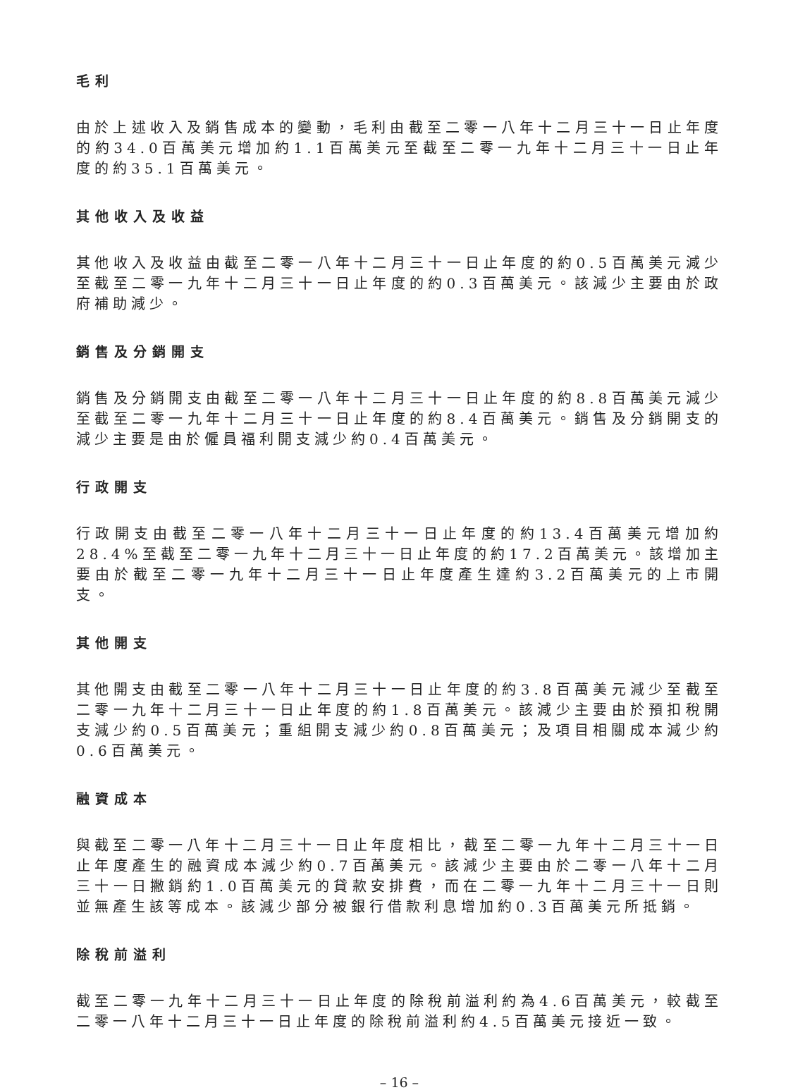毛利
由於上述收入及銷售成本的變動，毛利由截至二零一八年十二月三十一日止年度的約34.0百萬美元增加約1.1百萬美元至截至二零一九年十二月三十一日止年度的約35.1百萬美元。
其他收入及收益
其他收入及收益由截至二零一八年十二月三十一日止年度的約0.5百萬美元減少至截至二零一九年十二月三十一日止年度的約0.3百萬美元。該減少主要由於政府補助減少。
銷售及分銷開支
銷售及分銷開支由截至二零一八年十二月三十一日止年度的約8.8百萬美元減少至截至二零一九年十二月三十一日止年度的約8.4百萬美元。銷售及分銷開支的減少主要是由於僱員福利開支減少約0.4百萬美元。
行政開支
行政開支由截至二零一八年十二月三十一日止年度的約13.4百萬美元增加約28.4%至截至二零一九年十二月三十一日止年度的約17.2百萬美元。該增加主要由於截至二零一九年十二月三十一日止年度產生達約3.2百萬美元的上市開支。
其他開支
其他開支由截至二零一八年十二月三十一日止年度的約3.8百萬美元減少至截至二零一九年十二月三十一日止年度的約1.8百萬美元。該減少主要由於預扣稅開支減少約0.5百萬美元；重組開支減少約0.8百萬美元；及項目相關成本減少約0.6百萬美元。
融資成本
與截至二零一八年十二月三十一日止年度相比，截至二零一九年十二月三十一日止年度產生的融資成本減少約0.7百萬美元。該減少主要由於二零一八年十二月三十一日撇銷約1.0百萬美元的貸款安排費，而在二零一九年十二月三十一日則並無產生該等成本。該減少部分被銀行借款利息增加約0.3百萬美元所抵銷。
除稅前溢利
截至二零一九年十二月三十一日止年度的除稅前溢利約為4.6百萬美元，較截至二零一八年十二月三十一日止年度的除稅前溢利約4.5百萬美元接近一致。
– 16 –